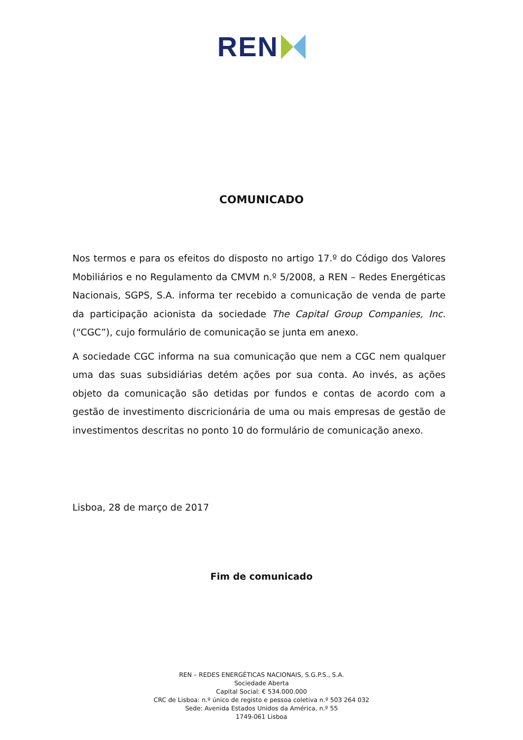REN
COMUNICADO
Nos termos e para os efeitos do disposto no artigo 17.º do Código dos Valores Mobiliários e no Regulamento da CMVM n.º 5/2008, a REN – Redes Energéticas Nacionais, SGPS, S.A. informa ter recebido a comunicação de venda de parte da participação acionista da sociedade The Capital Group Companies, Inc. (“CGC”), cujo formulário de comunicação se junta em anexo.
A sociedade CGC informa na sua comunicação que nem a CGC nem qualquer uma das suas subsidiárias detém ações por sua conta. Ao invés, as ações objeto da comunicação são detidas por fundos e contas de acordo com a gestão de investimento discricionária de uma ou mais empresas de gestão de investimentos descritas no ponto 10 do formulário de comunicação anexo.
Lisboa, 28 de março de 2017
Fim de comunicado
REN – REDES ENERGÉTICAS NACIONAIS, S.G.P.S., S.A.
Sociedade Aberta
Capital Social: € 534.000.000
CRC de Lisboa: n.º único de registo e pessoa coletiva n.º 503 264 032
Sede: Avenida Estados Unidos da América, n.º 55
1749-061 Lisboa